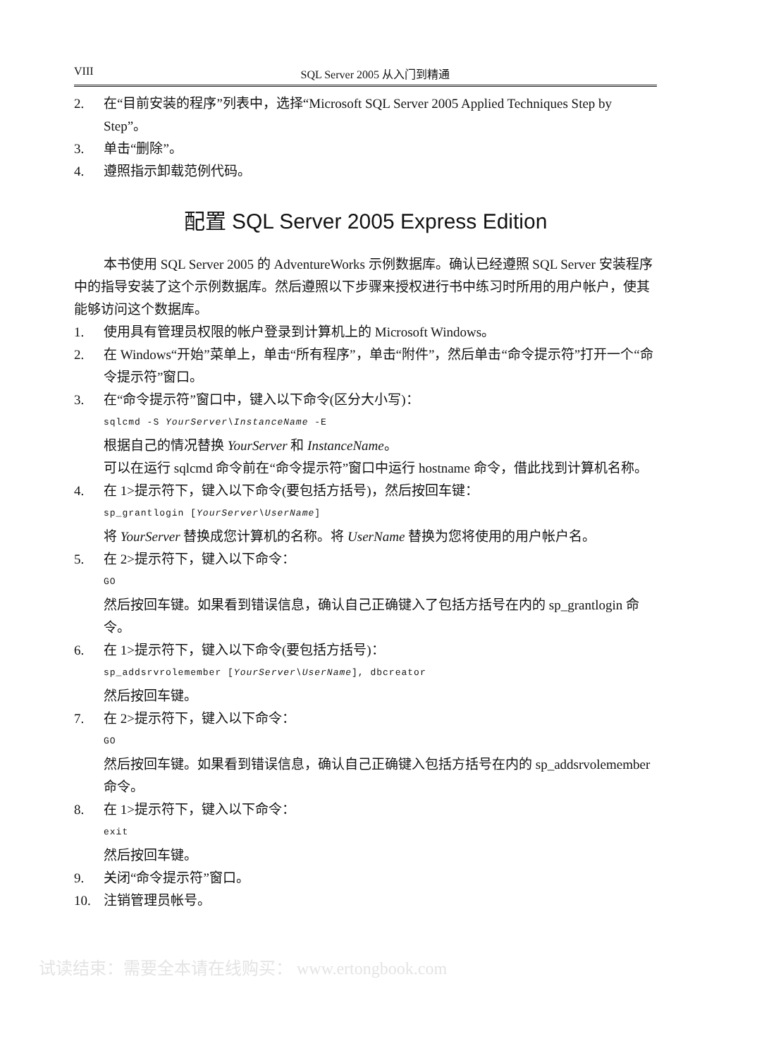VIII SQL Server 2005 从入门到精通
2. 在“目前安装的程序”列表中，选择“Microsoft SQL Server 2005 Applied Techniques Step by Step”。
3. 单击“删除”。
4. 遵照指示卸载范例代码。
配置 SQL Server 2005 Express Edition
本书使用 SQL Server 2005 的 AdventureWorks 示例数据库。确认已经遵照 SQL Server 安装程序中的指导安装了这个示例数据库。然后遵照以下步骤来授权进行书中练习时所用的用户帐户，使其能够访问这个数据库。
1. 使用具有管理员权限的帐户登录到计算机上的 Microsoft Windows。
2. 在 Windows“开始”菜单上，单击“所有程序”，单击“附件”，然后单击“命令提示符”打开一个“命令提示符”窗口。
3. 在“命令提示符”窗口中，键入以下命令(区分大小写)：
sqlcmd -S YourServer\InstanceName -E
根据自己的情况替换 YourServer 和 InstanceName。
可以在运行 sqlcmd 命令前在“命令提示符”窗口中运行 hostname 命令，借此找到计算机名称。
4. 在 1>提示符下，键入以下命令(要包括方括号)，然后按回车键：
sp_grantlogin [YourServer\UserName]
将 YourServer 替换成您计算机的名称。将 UserName 替换为您将使用的用户帐户名。
5. 在 2>提示符下，键入以下命令：
GO
然后按回车键。如果看到错误信息，确认自己正确键入了包括方括号在内的 sp_grantlogin 命令。
6. 在 1>提示符下，键入以下命令(要包括方括号)：
sp_addsrvrolemember [YourServer\UserName], dbcreator
然后按回车键。
7. 在 2>提示符下，键入以下命令：
GO
然后按回车键。如果看到错误信息，确认自己正确键入包括方括号在内的 sp_addsrvolemember 命令。
8. 在 1>提示符下，键入以下命令：
exit
然后按回车键。
9. 关闭“命令提示符”窗口。
10. 注销管理员帐号。
试读结束：需要全本请在线购买： www.ertongbook.com